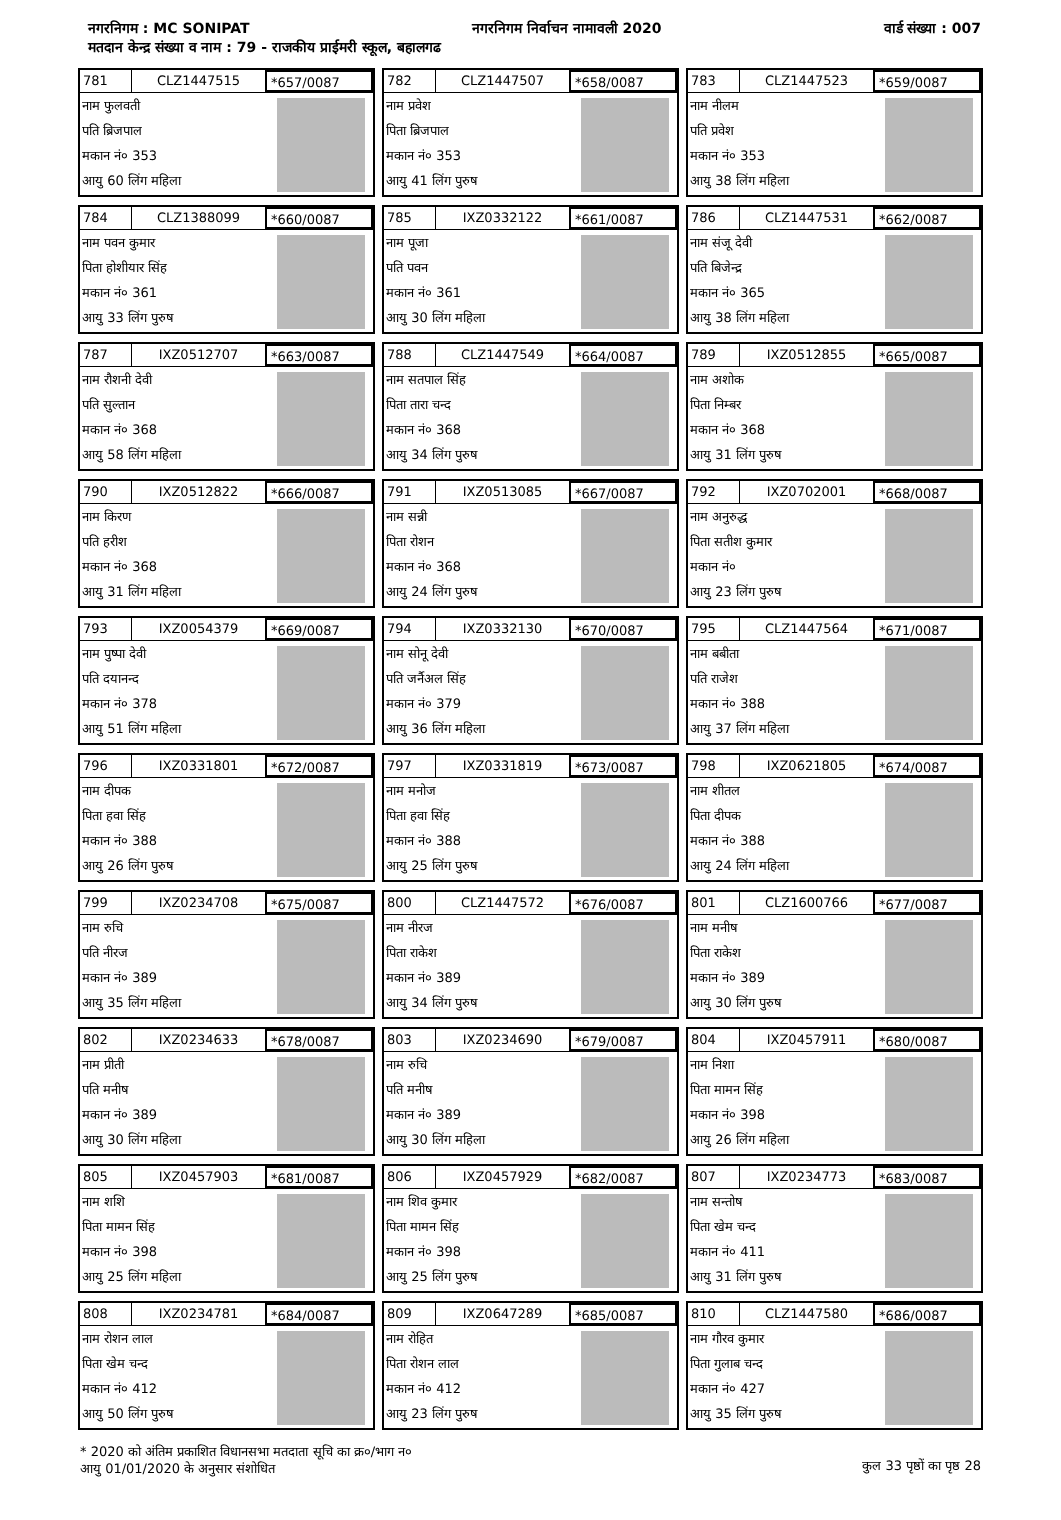नगरनिगम : MC SONIPAT नगरनिगम निर्वाचन नामावली 2020 वार्ड संख्या : 007
मतदान केन्द्र संख्या व नाम : 79 - राजकीय प्राईमरी स्कूल, बहालगढ
781 CLZ1447515 *657/0087
नाम फुलवती
पति ब्रिजपाल
मकान नं० 353
आयु 60 लिंग महिला
782 CLZ1447507 *658/0087
नाम प्रवेश
पिता ब्रिजपाल
मकान नं० 353
आयु 41 लिंग पुरुष
783 CLZ1447523 *659/0087
नाम नीलम
पति प्रवेश
मकान नं० 353
आयु 38 लिंग महिला
784 CLZ1388099 *660/0087
नाम पवन कुमार
पिता होशीयार सिंह
मकान नं० 361
आयु 33 लिंग पुरुष
785 IXZ0332122 *661/0087
नाम पूजा
पति पवन
मकान नं० 361
आयु 30 लिंग महिला
786 CLZ1447531 *662/0087
नाम संजू देवी
पति बिजेन्द्र
मकान नं० 365
आयु 38 लिंग महिला
787 IXZ0512707 *663/0087
नाम रौशनी देवी
पति सुल्तान
मकान नं० 368
आयु 58 लिंग महिला
788 CLZ1447549 *664/0087
नाम सतपाल सिंह
पिता तारा चन्द
मकान नं० 368
आयु 34 लिंग पुरुष
789 IXZ0512855 *665/0087
नाम अशोक
पिता निम्बर
मकान नं० 368
आयु 31 लिंग पुरुष
790 IXZ0512822 *666/0087
नाम किरण
पति हरीश
मकान नं० 368
आयु 31 लिंग महिला
791 IXZ0513085 *667/0087
नाम सन्नी
पिता रोशन
मकान नं० 368
आयु 24 लिंग पुरुष
792 IXZ0702001 *668/0087
नाम अनुरुद्ध
पिता सतीश कुमार
मकान नं०
आयु 23 लिंग पुरुष
793 IXZ0054379 *669/0087
नाम पुष्पा देवी
पति दयानन्द
मकान नं० 378
आयु 51 लिंग महिला
794 IXZ0332130 *670/0087
नाम सोनू देवी
पति जर्नैअल सिंह
मकान नं० 379
आयु 36 लिंग महिला
795 CLZ1447564 *671/0087
नाम बबीता
पति राजेश
मकान नं० 388
आयु 37 लिंग महिला
796 IXZ0331801 *672/0087
नाम दीपक
पिता हवा सिंह
मकान नं० 388
आयु 26 लिंग पुरुष
797 IXZ0331819 *673/0087
नाम मनोज
पिता हवा सिंह
मकान नं० 388
आयु 25 लिंग पुरुष
798 IXZ0621805 *674/0087
नाम शीतल
पिता दीपक
मकान नं० 388
आयु 24 लिंग महिला
799 IXZ0234708 *675/0087
नाम रुचि
पति नीरज
मकान नं० 389
आयु 35 लिंग महिला
800 CLZ1447572 *676/0087
नाम नीरज
पिता राकेश
मकान नं० 389
आयु 34 लिंग पुरुष
801 CLZ1600766 *677/0087
नाम मनीष
पिता राकेश
मकान नं० 389
आयु 30 लिंग पुरुष
802 IXZ0234633 *678/0087
नाम प्रीती
पति मनीष
मकान नं० 389
आयु 30 लिंग महिला
803 IXZ0234690 *679/0087
नाम रुचि
पति मनीष
मकान नं० 389
आयु 30 लिंग महिला
804 IXZ0457911 *680/0087
नाम निशा
पिता मामन सिंह
मकान नं० 398
आयु 26 लिंग महिला
805 IXZ0457903 *681/0087
नाम शशि
पिता मामन सिंह
मकान नं० 398
आयु 25 लिंग महिला
806 IXZ0457929 *682/0087
नाम शिव कुमार
पिता मामन सिंह
मकान नं० 398
आयु 25 लिंग पुरुष
807 IXZ0234773 *683/0087
नाम सन्तोष
पिता खेम चन्द
मकान नं० 411
आयु 31 लिंग पुरुष
808 IXZ0234781 *684/0087
नाम रोशन लाल
पिता खेम चन्द
मकान नं० 412
आयु 50 लिंग पुरुष
809 IXZ0647289 *685/0087
नाम रोहित
पिता रोशन लाल
मकान नं० 412
आयु 23 लिंग पुरुष
810 CLZ1447580 *686/0087
नाम गौरव कुमार
पिता गुलाब चन्द
मकान नं० 427
आयु 35 लिंग पुरुष
* 2020 को अंतिम प्रकाशित विधानसभा मतदाता सूचि का क्र०/भाग न०
आयु 01/01/2020 के अनुसार संशोधित
कुल 33 पृष्ठों का पृष्ठ 28